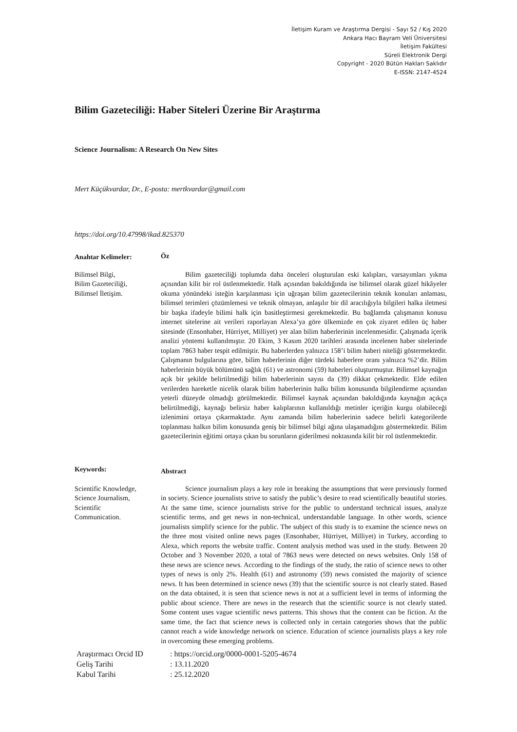İletişim Kuram ve Araştırma Dergisi - Sayı 52 / Kış 2020
Ankara Hacı Bayram Veli Üniversitesi
İletişim Fakültesi
Süreli Elektronik Dergi
Copyright - 2020 Bütün Hakları Saklıdır
E-ISSN: 2147-4524
Bilim Gazeteciliği: Haber Siteleri Üzerine Bir Araştırma
Science Journalism: A Research On New Sites
Mert Küçükvardar, Dr., E-posta: mertkvardar@gmail.com
https://doi.org/10.47998/ikad.825370
Anahtar Kelimeler:
Öz
Bilimsel Bilgi,
Bilim Gazeteciliği,
Bilimsel İletişim.
Bilim gazeteciliği toplumda daha önceleri oluşturulan eski kalıpları, varsayımları yıkma açısından kilit bir rol üstlenmektedir. Halk açısından bakıldığında ise bilimsel olarak güzel hikâyeler okuma yönündeki isteğin karşılanması için uğraşan bilim gazetecilerinin teknik konuları anlaması, bilimsel terimleri çözümlemesi ve teknik olmayan, anlaşılır bir dil aracılığıyla bilgileri halka iletmesi bir başka ifadeyle bilimi halk için basitleştirmesi gerekmektedir. Bu bağlamda çalışmanın konusu internet sitelerine ait verileri raporlayan Alexa’ya göre ülkemizde en çok ziyaret edilen üç haber sitesinde (Ensonhaber, Hürriyet, Milliyet) yer alan bilim haberlerinin incelenmesidir. Çalışmada içerik analizi yöntemi kullanılmıştır. 20 Ekim, 3 Kasım 2020 tarihleri arasında incelenen haber sitelerinde toplam 7863 haber tespit edilmiştir. Bu haberlerden yalnızca 158’i bilim haberi niteliği göstermektedir. Çalışmanın bulgularına göre, bilim haberlerinin diğer türdeki haberlere oranı yalnızca %2’dir. Bilim haberlerinin büyük bölümünü sağlık (61) ve astronomi (59) haberleri oluşturmuştur. Bilimsel kaynağın açık bir şekilde belirtilmediği bilim haberlerinin sayısı da (39) dikkat çekmektedir. Elde edilen verilerden hareketle nicelik olarak bilim haberlerinin halkı bilim konusunda bilgilendirme açısından yeterli düzeyde olmadığı görülmektedir. Bilimsel kaynak açısından bakıldığında kaynağın açıkça belirtilmediği, kaynağı belirsiz haber kalıplarının kullanıldığı metinler içeriğin kurgu olabileceği izlenimini ortaya çıkarmaktadır. Aynı zamanda bilim haberlerinin sadece belirli kategorilerde toplanması halkın bilim konusunda geniş bir bilimsel bilgi ağına ulaşamadığını göstermektedir. Bilim gazetecilerinin eğitimi ortaya çıkan bu sorunların giderilmesi noktasında kilit bir rol üstlenmektedir.
Keywords:
Abstract
Scientific Knowledge,
Science Journalism,
Scientific
Communication.
Science journalism plays a key role in breaking the assumptions that were previously formed in society. Science journalists strive to satisfy the public’s desire to read scientifically beautiful stories. At the same time, science journalists strive for the public to understand technical issues, analyze scientific terms, and get news in non-technical, understandable language. In other words, science journalists simplify science for the public. The subject of this study is to examine the science news on the three most visited online news pages (Ensonhaber, Hürriyet, Milliyet) in Turkey, according to Alexa, which reports the website traffic. Content analysis method was used in the study. Between 20 October and 3 November 2020, a total of 7863 news were detected on news websites. Only 158 of these news are science news. According to the findings of the study, the ratio of science news to other types of news is only 2%. Health (61) and astronomy (59) news consisted the majority of science news. It has been determined in science news (39) that the scientific source is not clearly stated. Based on the data obtained, it is seen that science news is not at a sufficient level in terms of informing the public about science. There are news in the research that the scientific source is not clearly stated. Some content uses vague scientific news patterns. This shows that the content can be fiction. At the same time, the fact that science news is collected only in certain categories shows that the public cannot reach a wide knowledge network on science. Education of science journalists plays a key role in overcoming these emerging problems.
| Araştırmacı Orcid ID | : https://orcid.org/0000-0001-5205-4674 |
| Geliş Tarihi | : 13.11.2020 |
| Kabul Tarihi | : 25.12.2020 |